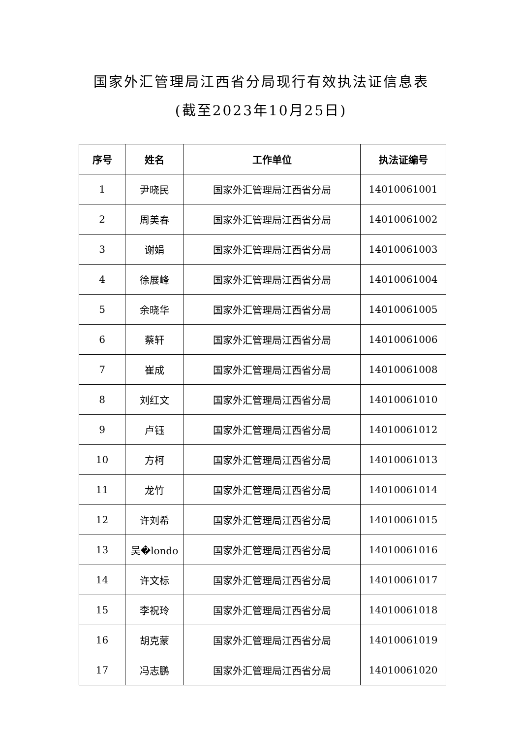国家外汇管理局江西省分局现行有效执法证信息表
(截至2023年10月25日)
| 序号 | 姓名 | 工作单位 | 执法证编号 |
| --- | --- | --- | --- |
| 1 | 尹晓民 | 国家外汇管理局江西省分局 | 14010061001 |
| 2 | 周美春 | 国家外汇管理局江西省分局 | 14010061002 |
| 3 | 谢娟 | 国家外汇管理局江西省分局 | 14010061003 |
| 4 | 徐展峰 | 国家外汇管理局江西省分局 | 14010061004 |
| 5 | 余晓华 | 国家外汇管理局江西省分局 | 14010061005 |
| 6 | 蔡轩 | 国家外汇管理局江西省分局 | 14010061006 |
| 7 | 崔成 | 国家外汇管理局江西省分局 | 14010061008 |
| 8 | 刘红文 | 国家外汇管理局江西省分局 | 14010061010 |
| 9 | 卢钰 | 国家外汇管理局江西省分局 | 14010061012 |
| 10 | 方柯 | 国家外汇管理局江西省分局 | 14010061013 |
| 11 | 龙竹 | 国家外汇管理局江西省分局 | 14010061014 |
| 12 | 许刘希 | 国家外汇管理局江西省分局 | 14010061015 |
| 13 | 吴�londo | 国家外汇管理局江西省分局 | 14010061016 |
| 14 | 许文标 | 国家外汇管理局江西省分局 | 14010061017 |
| 15 | 李祝玲 | 国家外汇管理局江西省分局 | 14010061018 |
| 16 | 胡克蒙 | 国家外汇管理局江西省分局 | 14010061019 |
| 17 | 冯志鹏 | 国家外汇管理局江西省分局 | 14010061020 |